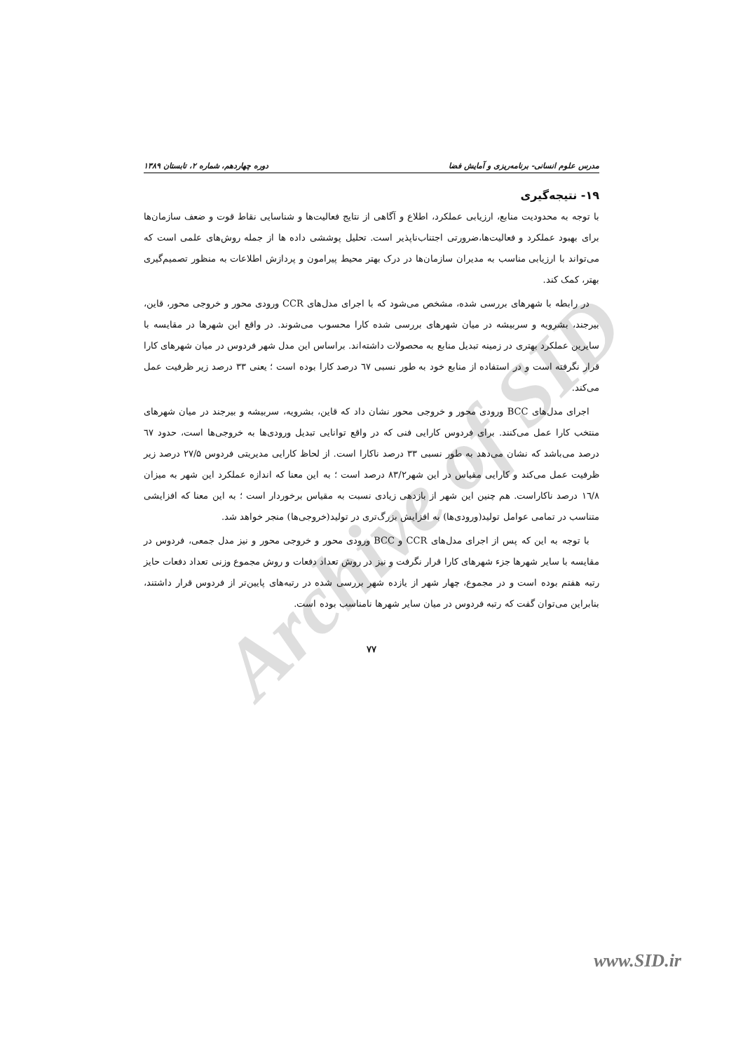Archive of SID
مدرس علوم انسانی- برنامه‌ریزی و آمایش فضا دوره چهاردهم، شماره ۲، تابستان ۱۳۸۹
۱۹- نتیجه‌گیری
با توجه به محدودیت منابع، ارزیابی عملکرد، اطلاع و آگاهی از نتایج فعالیت‌ها و شناسایی نقاط قوت و ضعف سازمان‌ها برای بهبود عملکرد و فعالیت‌ها،ضرورتی اجتناب‌ناپذیر است. تحلیل پوششی داده ها از جمله روش‌های علمی است که می‌تواند با ارزیابی مناسب به مدیران سازمان‌ها در درک بهتر محیط پیرامون و پردازش اطلاعات به منظور تصمیم‌گیری بهتر، کمک کند.
در رابطه با شهرهای بررسی شده، مشخص می‌شود که با اجرای مدل‌های CCR ورودی محور و خروجی محور، قاین، بیرجند، بشرویه و سربیشه در میان شهرهای بررسی شده کارا محسوب می‌شوند. در واقع این شهرها در مقایسه با سایرین عملکرد بهتری در زمینه تبدیل منابع به محصولات داشته‌اند. براساس این مدل شهر فردوس در میان شهرهای کارا قرار نگرفته است و در استفاده از منابع خود به طور نسبی ٦٧ درصد کارا بوده است ؛ یعنی ۳۳ درصد زیر ظرفیت عمل می‌کند.
اجرای مدل‌های BCC ورودی محور و خروجی محور نشان داد که قاین، بشرویه، سربیشه و بیرجند در میان شهرهای منتخب کارا عمل می‌کنند. برای فردوس کارایی فنی که در واقع توانایی تبدیل ورودی‌ها به خروجی‌ها است، حدود ٦٧ درصد می‌باشد که نشان می‌دهد به طور نسبی ۳۳ درصد ناکارا است. از لحاظ کارایی مدیریتی فردوس ۲۷/۵ درصد زیر ظرفیت عمل می‌کند و کارایی مقیاس در این شهر۸۳/۲ درصد است ؛ به این معنا که اندازه عملکرد این شهر به میزان ١٦/۸ درصد ناکاراست. هم چنین این شهر از بازدهی زیادی نسبت به مقیاس برخوردار است ؛ به این معنا که افزایشی متناسب در تمامی عوامل تولید(ورودی‌ها) به افزایش بزرگ‌تری در تولید(خروجی‌ها) منجر خواهد شد.
با توجه به این که پس از اجرای مدل‌های CCR و BCC ورودی محور و خروجی محور و نیز مدل جمعی، فردوس در مقایسه با سایر شهرها جزء شهرهای کارا قرار نگرفت و نیز در روش تعداد دفعات و روش مجموع وزنی تعداد دفعات حایز رتبه هفتم بوده است و در مجموع، چهار شهر از یازده شهر بررسی شده در رتبه‌های پایین‌تر از فردوس قرار داشتند، بنابراین می‌توان گفت که رتبه فردوس در میان سایر شهرها نامناسب بوده است.
۷۷
www.SID.ir